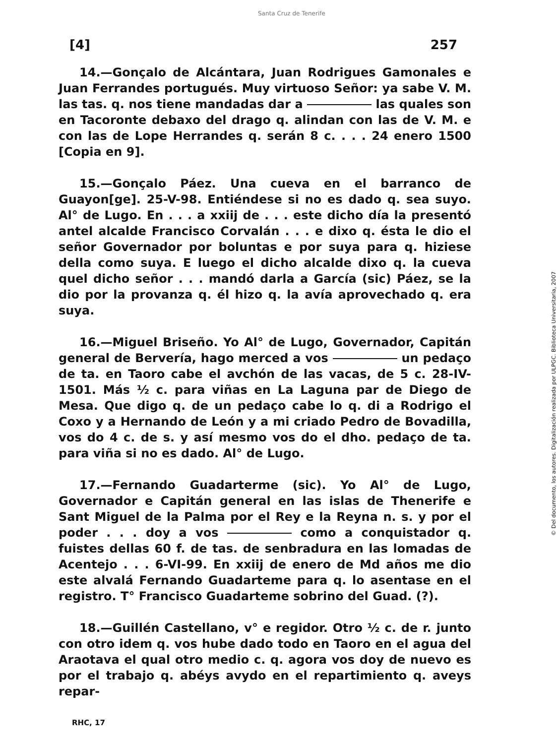Santa Cruz de Tenerife
[4] 257
14.—Gonçalo de Alcántara, Juan Rodrigues Gamonales e Juan Ferrandes portugués. Muy virtuoso Señor: ya sabe V. M. las tas. q. nos tiene mandadas dar a las quales son en Tacoronte debaxo del drago q. alindan con las de V. M. e con las de Lope Herrandes q. serán 8 c. . . . 24 enero 1500 [Copia en 9].
15.—Gonçalo Páez. Una cueva en el barranco de Guayon[ge]. 25-V-98. Entiéndese si no es dado q. sea suyo. Al° de Lugo. En . . . a xxiij de . . . este dicho día la presentó antel alcalde Francisco Corvalán . . . e dixo q. ésta le dio el señor Governador por boluntas e por suya para q. hiziese della como suya. E luego el dicho alcalde dixo q. la cueva quel dicho señor . . . mandó darla a García (sic) Páez, se la dio por la provanza q. él hizo q. la avía aprovechado q. era suya.
16.—Miguel Briseño. Yo Al° de Lugo, Governador, Capitán general de Bervería, hago merced a vos un pedaço de ta. en Taoro cabe el avchón de las vacas, de 5 c. 28-IV-1501. Más ½ c. para viñas en La Laguna par de Diego de Mesa. Que digo q. de un pedaço cabe lo q. di a Rodrigo el Coxo y a Hernando de León y a mi criado Pedro de Bovadilla, vos do 4 c. de s. y así mesmo vos do el dho. pedaço de ta. para viña si no es dado. Al° de Lugo.
17.—Fernando Guadarterme (sic). Yo Al° de Lugo, Governador e Capitán general en las islas de Thenerife e Sant Miguel de la Palma por el Rey e la Reyna n. s. y por el poder . . . doy a vos como a conquistador q. fuistes dellas 60 f. de tas. de senbradura en las lomadas de Acentejo . . . 6-VI-99. En xxiij de enero de Md años me dio este alvalá Fernando Guadarteme para q. lo asentase en el registro. T° Francisco Guadarteme sobrino del Guad. (?).
18.—Guillén Castellano, v° e regidor. Otro ½ c. de r. junto con otro idem q. vos hube dado todo en Taoro en el agua del Araotava el qual otro medio c. q. agora vos doy de nuevo es por el trabajo q. abéys avydo en el repartimiento q. aveys repar-
RHC, 17
© Del documento, los autores. Digitalización realizada por ULPGC. Biblioteca Universitaria, 2007